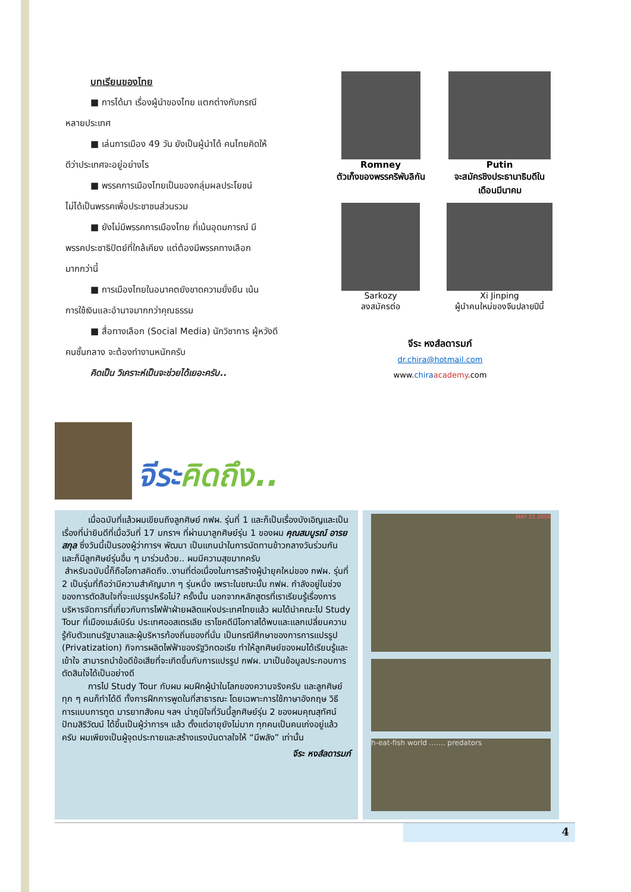บทเรียนของไทย
■ การได้มา เรื่องผู้นำของไทย แตกต่างกับกรณี
หลายประเทศ
■ เล่นการเมือง 49 วัน ยังเป็นผู้นำได้ คนไทยคิดให้
ดีว่าประเทศจะอยู่อย่างไร
■ พรรคการเมืองไทยเป็นของกลุ่มผลประโยชน์
ไม่ได้เป็นพรรคเพื่อประชาชนส่วนรวม
■ ยังไม่มีพรรคการเมืองไทย ที่เน้นอุดมการณ์ มี
พรรคประชาธิปัตย์ที่ใกล้เคียง แต่ต้องมีพรรคทางเลือก
มากกว่านี้
■ การเมืองไทยในอนาคตยังขาดความยั่งยืน เน้น
การใช้เงินและอำนาจมากกว่าคุณธรรม
■ สื่อทางเลือก (Social Media) นักวิชาการ ผู้หวังดี
คนชั้นกลาง จะต้องทำงานหนักครับ
คิดเป็น วิเคราะห์เป็นจะช่วยได้เยอะครับ..
Romney
ตัวเก็งของพรรคริพับลิกัน
Putin
จะสมัครชิงประธานาธิบดีใน เดือนมีนาคม
Sarkozy
ลงสมัครต่อ
Xi Jinping
ผู้นำคนใหม่ของจีนปลายปีนี้
จีระ หงส์ลดารมภ์
dr.chira@hotmail.com
www.chira academy.com
จีระคิดถึง..
   เมื่อฉบับที่แล้วผมเขียนถึงลูกศิษย์ กฟผ. รุ่นที่ 1 และก็เป็นเรื่องบังเอิญและเป็นเรื่องที่น่ายินดีที่เมื่อวันที่ 17 มกราฯ ที่ผ่านมาลูกศิษย์รุ่น 1 ของผม คุณสมบูรณ์ อารยสกุล ซึ่งวันนี้เป็นรองผู้ว่าการฯ พัฒนา เป็นแกนนำในการนัดทานข้าวกลางวันร่วมกัน และก็มีลูกศิษย์รุ่นอื่น ๆ มาร่วมด้วย.. ผมมีความสุขมากครับ
สำหรับฉบับนี้ก็ถือโอกาสคิดถึง..งานที่ต่อเนื่องในการสร้างผู้นำยุคใหม่ของ กฟผ. รุ่นที่ 2 เป็นรุ่นที่ถือว่ามีความสำคัญมาก ๆ รุ่นหนึ่ง เพราะในขณะนั้น กฟผ. กำลังอยู่ในช่วงของการตัดสินใจที่จะแปรรูปหรือไม่? ครั้งนั้น นอกจากหลักสูตรที่เราเรียนรู้เรื่องการบริหารจัดการที่เกี่ยวกับการไฟฟ้าฝ่ายผลิตแห่งประเทศไทยแล้ว ผมได้นำคณะไป Study Tour ที่เมืองเมล์เบิร์น ประเทศออสเตรเลีย เราโชคดีมีโอกาสได้พบและแลกเปลี่ยนความรู้กับตัวแทนรัฐบาลและผู้บริหารท้องถิ่นของที่นั่น เป็นกรณีศึกษาของการการแปรรูป (Privatization) กิจการผลิตไฟฟ้าของรัฐวิกตอเรีย ทำให้ลูกศิษย์ของผมได้เรียนรู้และเข้าใจ สามารถนำข้อดีข้อเสียที่จะเกิดขึ้นกับการแปรรูป กฟผ. มาเป็นข้อมูลประกอบการตัดสินใจได้เป็นอย่างดี
   การไป Study Tour กับผม ผมฝึกผู้นำในโลกของความจริงครับ และลูกศิษย์ทุก ๆ คนก็ทำได้ดี ทั้งการฝึกการพูดในที่สาธารณะ โดยเฉพาะการใช้ภาษาอังกฤษ วิธีการแบบการทูต มารยาทสังคม ฯลฯ น่าภูมิใจที่วันนี้ลูกศิษย์รุ่น 2 ของผมคุณสุทัศน์ ปัทมสิริวัฒน์ ได้ขึ้นเป็นผู้ว่าการฯ แล้ว ตั้งแต่อายุยังไม่มาก ทุกคนเป็นคนเก่งอยู่แล้วครับ ผมเพียงเป็นผู้จุดประกายและสร้างแรงบันดาลใจให้ “มีพลัง” เท่านั้น
จีระ หงส์ลดารมภ์
MAY 22 2006
h-eat-fish world ....... predators
4